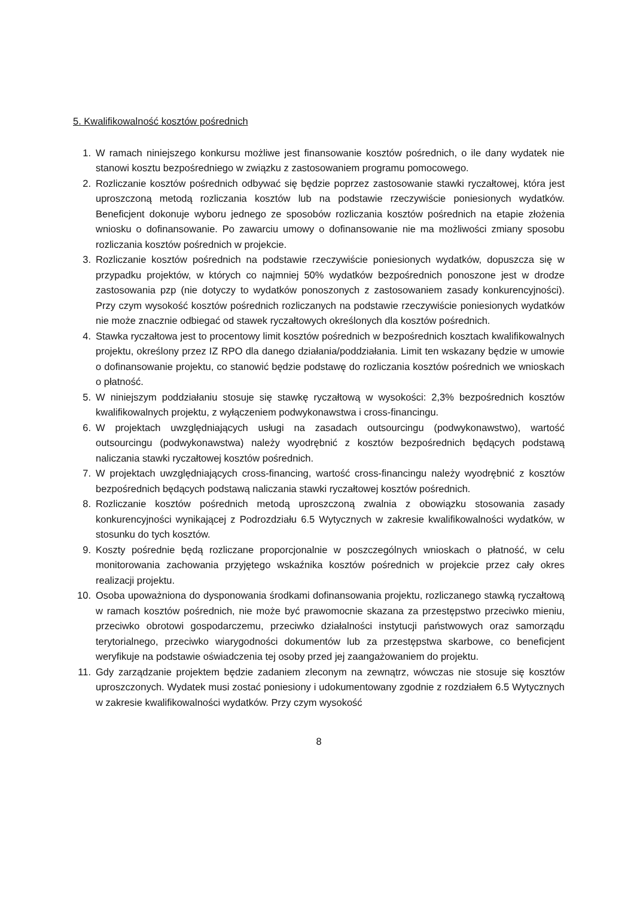5. Kwalifikowalność kosztów pośrednich
1. W ramach niniejszego konkursu możliwe jest finansowanie kosztów pośrednich, o ile dany wydatek nie stanowi kosztu bezpośredniego w związku z zastosowaniem programu pomocowego.
2. Rozliczanie kosztów pośrednich odbywać się będzie poprzez zastosowanie stawki ryczałtowej, która jest uproszczoną metodą rozliczania kosztów lub na podstawie rzeczywiście poniesionych wydatków. Beneficjent dokonuje wyboru jednego ze sposobów rozliczania kosztów pośrednich na etapie złożenia wniosku o dofinansowanie. Po zawarciu umowy o dofinansowanie nie ma możliwości zmiany sposobu rozliczania kosztów pośrednich w projekcie.
3. Rozliczanie kosztów pośrednich na podstawie rzeczywiście poniesionych wydatków, dopuszcza się w przypadku projektów, w których co najmniej 50% wydatków bezpośrednich ponoszone jest w drodze zastosowania pzp (nie dotyczy to wydatków ponoszonych z zastosowaniem zasady konkurencyjności). Przy czym wysokość kosztów pośrednich rozliczanych na podstawie rzeczywiście poniesionych wydatków nie może znacznie odbiegać od stawek ryczałtowych określonych dla kosztów pośrednich.
4. Stawka ryczałtowa jest to procentowy limit kosztów pośrednich w bezpośrednich kosztach kwalifikowalnych projektu, określony przez IZ RPO dla danego działania/poddziałania. Limit ten wskazany będzie w umowie o dofinansowanie projektu, co stanowić będzie podstawę do rozliczania kosztów pośrednich we wnioskach o płatność.
5. W niniejszym poddziałaniu stosuje się stawkę ryczałtową w wysokości: 2,3% bezpośrednich kosztów kwalifikowalnych projektu, z wyłączeniem podwykonawstwa i cross-financingu.
6. W projektach uwzględniających usługi na zasadach outsourcingu (podwykonawstwo), wartość outsourcingu (podwykonawstwa) należy wyodrębnić z kosztów bezpośrednich będących podstawą naliczania stawki ryczałtowej kosztów pośrednich.
7. W projektach uwzględniających cross-financing, wartość cross-financingu należy wyodrębnić z kosztów bezpośrednich będących podstawą naliczania stawki ryczałtowej kosztów pośrednich.
8. Rozliczanie kosztów pośrednich metodą uproszczoną zwalnia z obowiązku stosowania zasady konkurencyjności wynikającej z Podrozdziału 6.5 Wytycznych w zakresie kwalifikowalności wydatków, w stosunku do tych kosztów.
9. Koszty pośrednie będą rozliczane proporcjonalnie w poszczególnych wnioskach o płatność, w celu monitorowania zachowania przyjętego wskaźnika kosztów pośrednich w projekcie przez cały okres realizacji projektu.
10. Osoba upoważniona do dysponowania środkami dofinansowania projektu, rozliczanego stawką ryczałtową w ramach kosztów pośrednich, nie może być prawomocnie skazana za przestępstwo przeciwko mieniu, przeciwko obrotowi gospodarczemu, przeciwko działalności instytucji państwowych oraz samorządu terytorialnego, przeciwko wiarygodności dokumentów lub za przestępstwa skarbowe, co beneficjent weryfikuje na podstawie oświadczenia tej osoby przed jej zaangażowaniem do projektu.
11. Gdy zarządzanie projektem będzie zadaniem zleconym na zewnątrz, wówczas nie stosuje się kosztów uproszczonych. Wydatek musi zostać poniesiony i udokumentowany zgodnie z rozdziałem 6.5 Wytycznych w zakresie kwalifikowalności wydatków. Przy czym wysokość
8